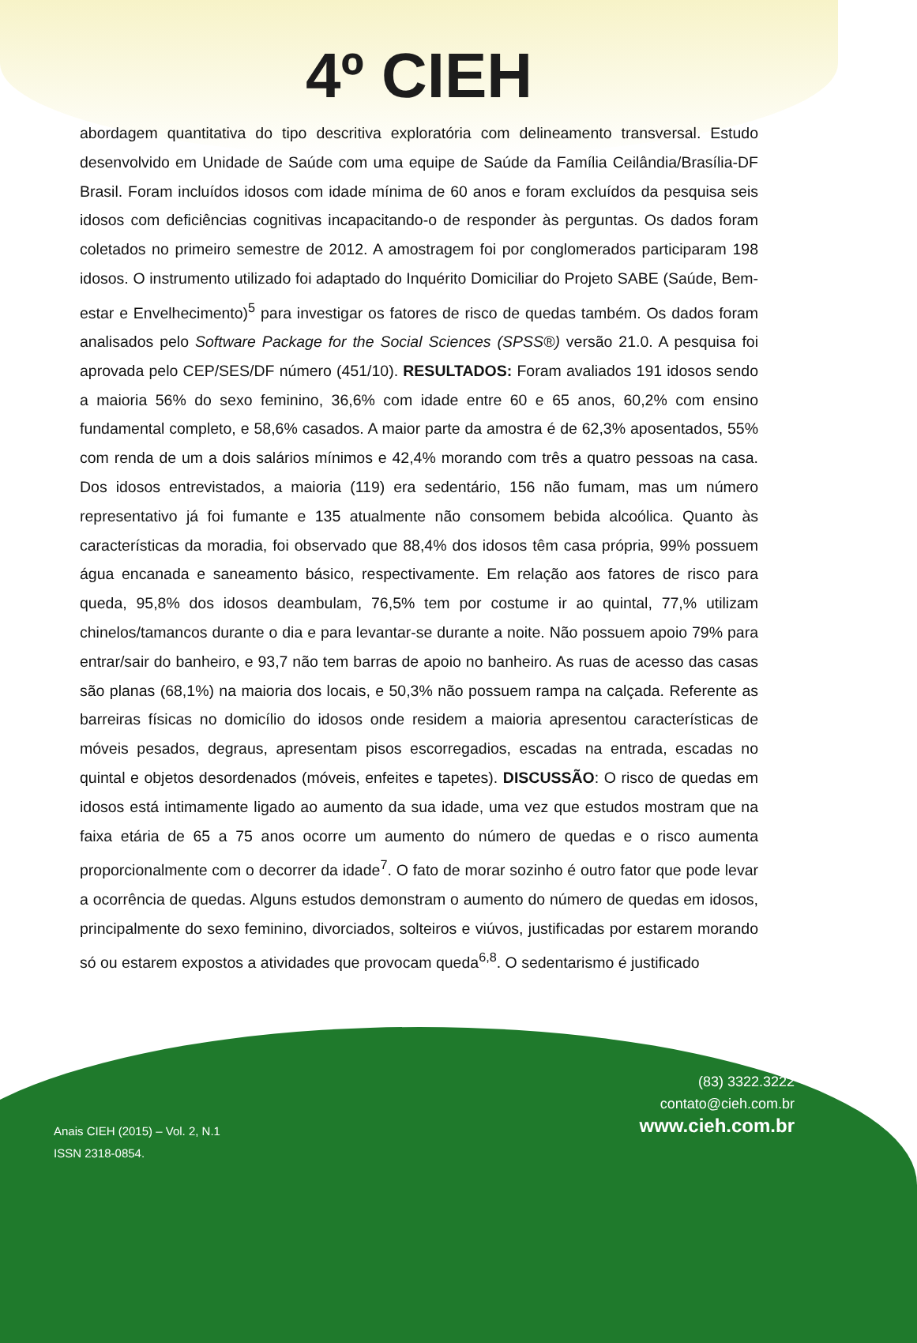4º CIEH
abordagem quantitativa do tipo descritiva exploratória com delineamento transversal. Estudo desenvolvido em Unidade de Saúde com uma equipe de Saúde da Família Ceilândia/Brasília-DF Brasil. Foram incluídos idosos com idade mínima de 60 anos e foram excluídos da pesquisa seis idosos com deficiências cognitivas incapacitando-o de responder às perguntas. Os dados foram coletados no primeiro semestre de 2012. A amostragem foi por conglomerados participaram 198 idosos. O instrumento utilizado foi adaptado do Inquérito Domiciliar do Projeto SABE (Saúde, Bem-estar e Envelhecimento)<sup>5</sup> para investigar os fatores de risco de quedas também. Os dados foram analisados pelo Software Package for the Social Sciences (SPSS®) versão 21.0. A pesquisa foi aprovada pelo CEP/SES/DF número (451/10). RESULTADOS: Foram avaliados 191 idosos sendo a maioria 56% do sexo feminino, 36,6% com idade entre 60 e 65 anos, 60,2% com ensino fundamental completo, e 58,6% casados. A maior parte da amostra é de 62,3% aposentados, 55% com renda de um a dois salários mínimos e 42,4% morando com três a quatro pessoas na casa. Dos idosos entrevistados, a maioria (119) era sedentário, 156 não fumam, mas um número representativo já foi fumante e 135 atualmente não consomem bebida alcoólica. Quanto às características da moradia, foi observado que 88,4% dos idosos têm casa própria, 99% possuem água encanada e saneamento básico, respectivamente. Em relação aos fatores de risco para queda, 95,8% dos idosos deambulam, 76,5% tem por costume ir ao quintal, 77,% utilizam chinelos/tamancos durante o dia e para levantar-se durante a noite. Não possuem apoio 79% para entrar/sair do banheiro, e 93,7 não tem barras de apoio no banheiro. As ruas de acesso das casas são planas (68,1%) na maioria dos locais, e 50,3% não possuem rampa na calçada. Referente as barreiras físicas no domicílio do idosos onde residem a maioria apresentou características de móveis pesados, degraus, apresentam pisos escorregadios, escadas na entrada, escadas no quintal e objetos desordenados (móveis, enfeites e tapetes). DISCUSSÃO: O risco de quedas em idosos está intimamente ligado ao aumento da sua idade, uma vez que estudos mostram que na faixa etária de 65 a 75 anos ocorre um aumento do número de quedas e o risco aumenta proporcionalmente com o decorrer da idade<sup>7</sup>. O fato de morar sozinho é outro fator que pode levar a ocorrência de quedas. Alguns estudos demonstram o aumento do número de quedas em idosos, principalmente do sexo feminino, divorciados, solteiros e viúvos, justificadas por estarem morando só ou estarem expostos a atividades que provocam queda<sup>6,8</sup>. O sedentarismo é justificado
(83) 3322.3222
contato@cieh.com.br
www.cieh.com.br
Anais CIEH (2015) – Vol. 2, N.1
ISSN 2318-0854.